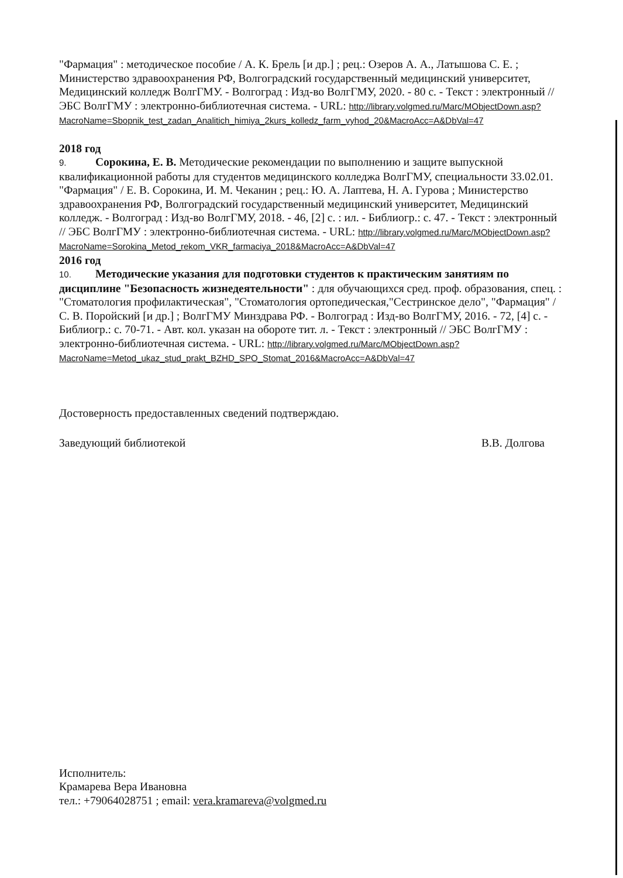"Фармация" : методическое пособие / А. К. Брель [и др.] ; рец.: Озеров А. А., Латышова С. Е. ; Министерство здравоохранения РФ, Волгоградский государственный медицинский университет, Медицинский колледж ВолгГМУ. - Волгоград : Изд-во ВолгГМУ, 2020. - 80 с. - Текст : электронный // ЭБС ВолгГМУ : электронно-библиотечная система. - URL: http://library.volgmed.ru/Marc/MObjectDown.asp?MacroName=Sbopnik_test_zadan_Analitich_himiya_2kurs_kolledz_farm_vyhod_20&MacroAcc=A&DbVal=47
2018 год
9. Сорокина, Е. В. Методические рекомендации по выполнению и защите выпускной квалификационной работы для студентов медицинского колледжа ВолгГМУ, специальности 33.02.01. "Фармация" / Е. В. Сорокина, И. М. Чеканин ; рец.: Ю. А. Лаптева, Н. А. Гурова ; Министерство здравоохранения РФ, Волгоградский государственный медицинский университет, Медицинский колледж. - Волгоград : Изд-во ВолгГМУ, 2018. - 46, [2] с. : ил. - Библиогр.: с. 47. - Текст : электронный // ЭБС ВолгГМУ : электронно-библиотечная система. - URL: http://library.volgmed.ru/Marc/MObjectDown.asp?MacroName=Sorokina_Metod_rekom_VKR_farmaciya_2018&MacroAcc=A&DbVal=47
2016 год
10. Методические указания для подготовки студентов к практическим занятиям по дисциплине "Безопасность жизнедеятельности" : для обучающихся сред. проф. образования, спец. : "Стоматология профилактическая", "Стоматология ортопедическая,"Сестринское дело", "Фармация" / С. В. Поройский [и др.] ; ВолгГМУ Минздрава РФ. - Волгоград : Изд-во ВолгГМУ, 2016. - 72, [4] с. - Библиогр.: с. 70-71. - Авт. кол. указан на обороте тит. л. - Текст : электронный // ЭБС ВолгГМУ : электронно-библиотечная система. - URL: http://library.volgmed.ru/Marc/MObjectDown.asp?MacroName=Metod_ukaz_stud_prakt_BZHD_SPO_Stomat_2016&MacroAcc=A&DbVal=47
Достоверность предоставленных сведений подтверждаю.
Заведующий библиотекой В.В. Долгова
Исполнитель:
Крамарева Вера Ивановна
тел.: +79064028751 ; email: vera.kramareva@volgmed.ru